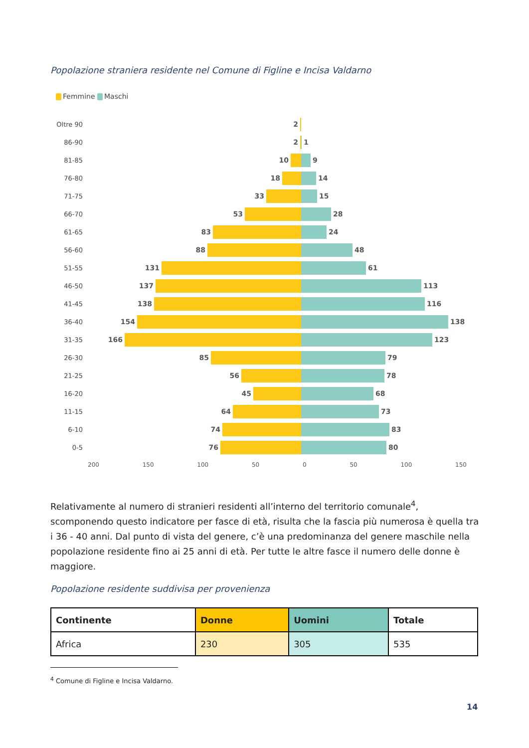Popolazione straniera residente nel Comune di Figline e Incisa Valdarno
Femmine Maschi
Oltre 90 2
86-90 2 1
81-85 10 9
76-80 18 14
71-75 33 15
66-70 53 28
61-65 83 24
56-60 88 48
51-55 131 61
46-50 137 113
41-45 138 116
36-40 154 138
31-35 166 123
26-30 85 79
21-25 56 78
16-20 45 68
11-15 64 73
6-10 74 83
0-5 76 80
200 150 100 50 0 50 100 150
Relativamente al numero di stranieri residenti all’interno del territorio comunale<sup>4</sup>, scomponendo questo indicatore per fasce di età, risulta che la fascia più numerosa è quella tra i 36 - 40 anni. Dal punto di vista del genere, c’è una predominanza del genere maschile nella popolazione residente fino ai 25 anni di età. Per tutte le altre fasce il numero delle donne è maggiore.
Popolazione residente suddivisa per provenienza
| Continente | Donne | Uomini | Totale |
| --- | --- | --- | --- |
| Africa | 230 | 305 | 535 |
<sup>4</sup> Comune di Figline e Incisa Valdarno.
14